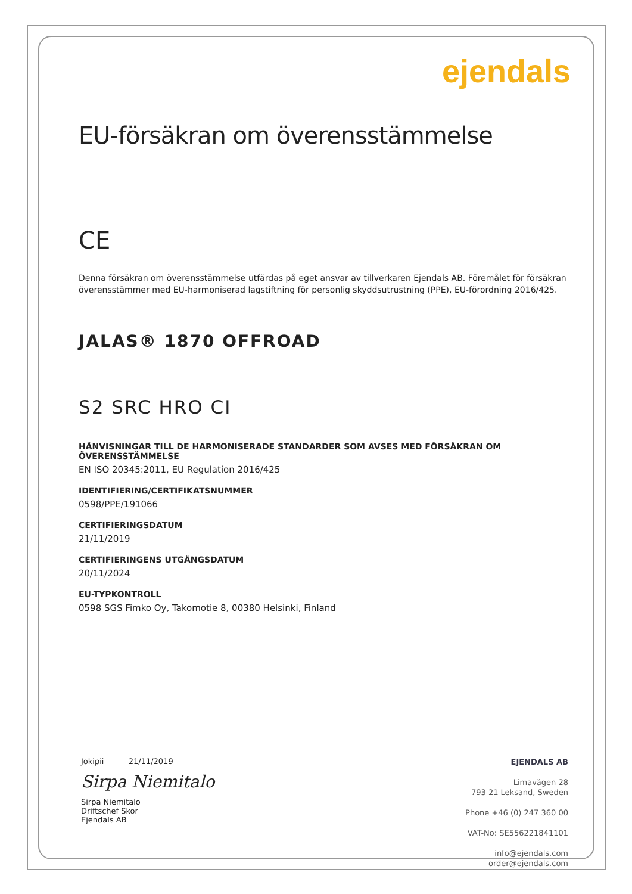ejendals
EU-försäkran om överensstämmelse
CE
Denna försäkran om överensstämmelse utfärdas på eget ansvar av tillverkaren Ejendals AB. Föremålet för försäkran överensstämmer med EU-harmoniserad lagstiftning för personlig skyddsutrustning (PPE), EU-förordning 2016/425.
JALAS® 1870 OFFROAD
S2 SRC HRO CI
HÄNVISNINGAR TILL DE HARMONISERADE STANDARDER SOM AVSES MED FÖRSÄKRAN OM ÖVERENSSTÄMMELSE
EN ISO 20345:2011, EU Regulation 2016/425
IDENTIFIERING/CERTIFIKATSNUMMER
0598/PPE/191066
CERTIFIERINGSDATUM
21/11/2019
CERTIFIERINGENS UTGÅNGSDATUM
20/11/2024
EU-TYPKONTROLL
0598 SGS Fimko Oy, Takomotie 8, 00380 Helsinki, Finland
Jokipii 21/11/2019
Sirpa Niemitalo
Sirpa Niemitalo
Driftschef Skor
Ejendals AB
EJENDALS AB
Limavägen 28
793 21 Leksand, Sweden
Phone +46 (0) 247 360 00
VAT-No: SE556221841101
info@ejendals.com
order@ejendals.com